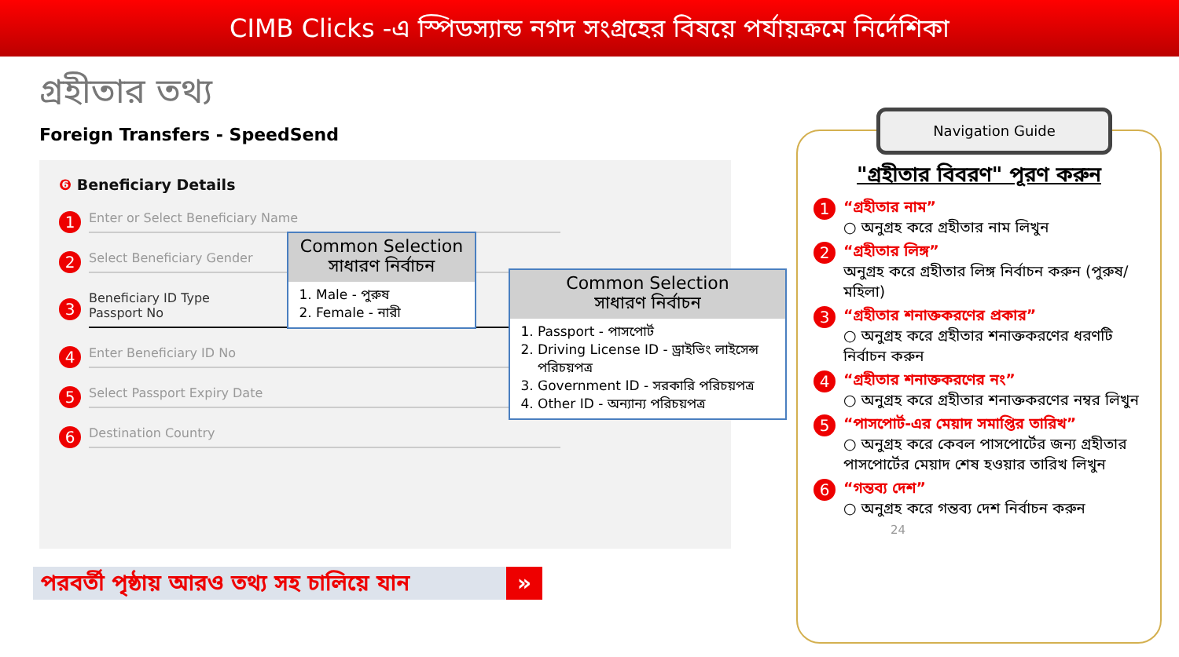CIMB Clicks -এ স্পিডস্যান্ড নগদ সংগ্রহের বিষয়ে পর্যায়ক্রমে নির্দেশিকা
গ্রহীতার তথ্য
Foreign Transfers - SpeedSend
❻ Beneficiary Details
1
Enter or Select Beneficiary Name
2
Select Beneficiary Gender
3
Beneficiary ID Type
Passport No
4
Enter Beneficiary ID No
5
Select Passport Expiry Date
6
Destination Country
Common Selection
সাধারণ নির্বাচন
1. Male - পুরুষ
2. Female - নারী
Common Selection
সাধারণ নির্বাচন
1. Passport - পাসপোর্ট
2. Driving License ID - ড্রাইভিং লাইসেন্স পরিচয়পত্র
3. Government ID - সরকারি পরিচয়পত্র
4. Other ID - অন্যান্য পরিচয়পত্র
পরবর্তী পৃষ্ঠায় আরও তথ্য সহ চালিয়ে যান »
Navigation Guide
"গ্রহীতার বিবরণ" পূরণ করুন
1
“গ্রহীতার নাম”
○ অনুগ্রহ করে গ্রহীতার নাম লিখুন
2
“গ্রহীতার লিঙ্গ”
অনুগ্রহ করে গ্রহীতার লিঙ্গ নির্বাচন করুন (পুরুষ/মহিলা)
3
“গ্রহীতার শনাক্তকরণের প্রকার”
○ অনুগ্রহ করে গ্রহীতার শনাক্তকরণের ধরণটি নির্বাচন করুন
4
“গ্রহীতার শনাক্তকরণের নং”
○ অনুগ্রহ করে গ্রহীতার শনাক্তকরণের নম্বর লিখুন
5
“পাসপোর্ট-এর মেয়াদ সমাপ্তির তারিখ”
○ অনুগ্রহ করে কেবল পাসপোর্টের জন্য গ্রহীতার পাসপোর্টের মেয়াদ শেষ হওয়ার তারিখ লিখুন
6
“গন্তব্য দেশ”
○ অনুগ্রহ করে গন্তব্য দেশ নির্বাচন করুন 24